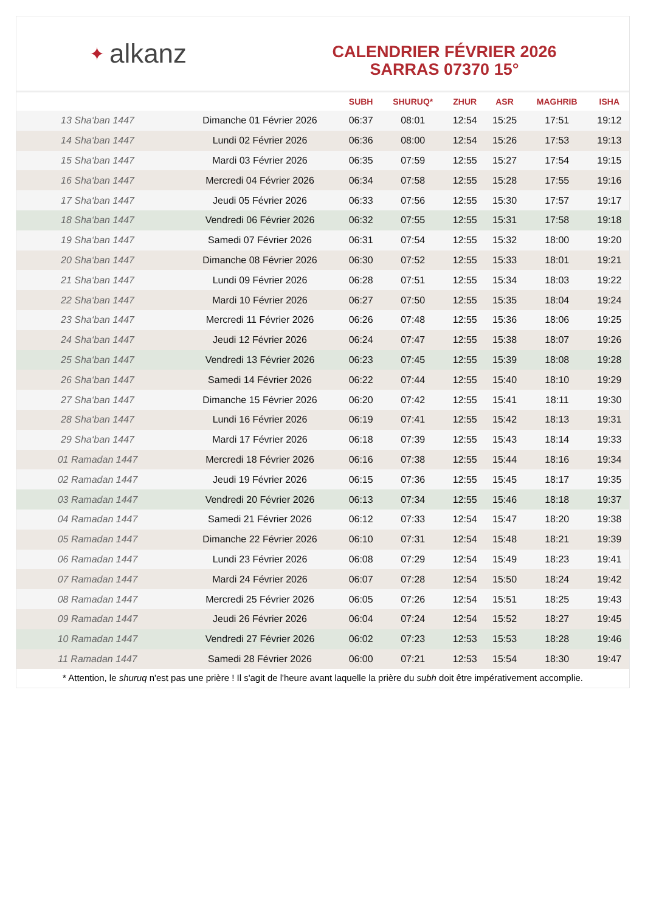✦ alkanz
CALENDRIER FÉVRIER 2026
SARRAS 07370 15°
| | | SUBH | SHURUQ* | ZHUR | ASR | MAGHRIB | ISHA |
| --- | --- | --- | --- | --- | --- | --- | --- |
| 13 Sha‘ban 1447 | Dimanche 01 Février 2026 | 06:37 | 08:01 | 12:54 | 15:25 | 17:51 | 19:12 |
| 14 Sha‘ban 1447 | Lundi 02 Février 2026 | 06:36 | 08:00 | 12:54 | 15:26 | 17:53 | 19:13 |
| 15 Sha‘ban 1447 | Mardi 03 Février 2026 | 06:35 | 07:59 | 12:55 | 15:27 | 17:54 | 19:15 |
| 16 Sha‘ban 1447 | Mercredi 04 Février 2026 | 06:34 | 07:58 | 12:55 | 15:28 | 17:55 | 19:16 |
| 17 Sha‘ban 1447 | Jeudi 05 Février 2026 | 06:33 | 07:56 | 12:55 | 15:30 | 17:57 | 19:17 |
| 18 Sha‘ban 1447 | Vendredi 06 Février 2026 | 06:32 | 07:55 | 12:55 | 15:31 | 17:58 | 19:18 |
| 19 Sha‘ban 1447 | Samedi 07 Février 2026 | 06:31 | 07:54 | 12:55 | 15:32 | 18:00 | 19:20 |
| 20 Sha‘ban 1447 | Dimanche 08 Février 2026 | 06:30 | 07:52 | 12:55 | 15:33 | 18:01 | 19:21 |
| 21 Sha‘ban 1447 | Lundi 09 Février 2026 | 06:28 | 07:51 | 12:55 | 15:34 | 18:03 | 19:22 |
| 22 Sha‘ban 1447 | Mardi 10 Février 2026 | 06:27 | 07:50 | 12:55 | 15:35 | 18:04 | 19:24 |
| 23 Sha‘ban 1447 | Mercredi 11 Février 2026 | 06:26 | 07:48 | 12:55 | 15:36 | 18:06 | 19:25 |
| 24 Sha‘ban 1447 | Jeudi 12 Février 2026 | 06:24 | 07:47 | 12:55 | 15:38 | 18:07 | 19:26 |
| 25 Sha‘ban 1447 | Vendredi 13 Février 2026 | 06:23 | 07:45 | 12:55 | 15:39 | 18:08 | 19:28 |
| 26 Sha‘ban 1447 | Samedi 14 Février 2026 | 06:22 | 07:44 | 12:55 | 15:40 | 18:10 | 19:29 |
| 27 Sha‘ban 1447 | Dimanche 15 Février 2026 | 06:20 | 07:42 | 12:55 | 15:41 | 18:11 | 19:30 |
| 28 Sha‘ban 1447 | Lundi 16 Février 2026 | 06:19 | 07:41 | 12:55 | 15:42 | 18:13 | 19:31 |
| 29 Sha‘ban 1447 | Mardi 17 Février 2026 | 06:18 | 07:39 | 12:55 | 15:43 | 18:14 | 19:33 |
| 01 Ramadan 1447 | Mercredi 18 Février 2026 | 06:16 | 07:38 | 12:55 | 15:44 | 18:16 | 19:34 |
| 02 Ramadan 1447 | Jeudi 19 Février 2026 | 06:15 | 07:36 | 12:55 | 15:45 | 18:17 | 19:35 |
| 03 Ramadan 1447 | Vendredi 20 Février 2026 | 06:13 | 07:34 | 12:55 | 15:46 | 18:18 | 19:37 |
| 04 Ramadan 1447 | Samedi 21 Février 2026 | 06:12 | 07:33 | 12:54 | 15:47 | 18:20 | 19:38 |
| 05 Ramadan 1447 | Dimanche 22 Février 2026 | 06:10 | 07:31 | 12:54 | 15:48 | 18:21 | 19:39 |
| 06 Ramadan 1447 | Lundi 23 Février 2026 | 06:08 | 07:29 | 12:54 | 15:49 | 18:23 | 19:41 |
| 07 Ramadan 1447 | Mardi 24 Février 2026 | 06:07 | 07:28 | 12:54 | 15:50 | 18:24 | 19:42 |
| 08 Ramadan 1447 | Mercredi 25 Février 2026 | 06:05 | 07:26 | 12:54 | 15:51 | 18:25 | 19:43 |
| 09 Ramadan 1447 | Jeudi 26 Février 2026 | 06:04 | 07:24 | 12:54 | 15:52 | 18:27 | 19:45 |
| 10 Ramadan 1447 | Vendredi 27 Février 2026 | 06:02 | 07:23 | 12:53 | 15:53 | 18:28 | 19:46 |
| 11 Ramadan 1447 | Samedi 28 Février 2026 | 06:00 | 07:21 | 12:53 | 15:54 | 18:30 | 19:47 |
* Attention, le shuruq n'est pas une prière ! Il s'agit de l'heure avant laquelle la prière du subh doit être impérativement accomplie.